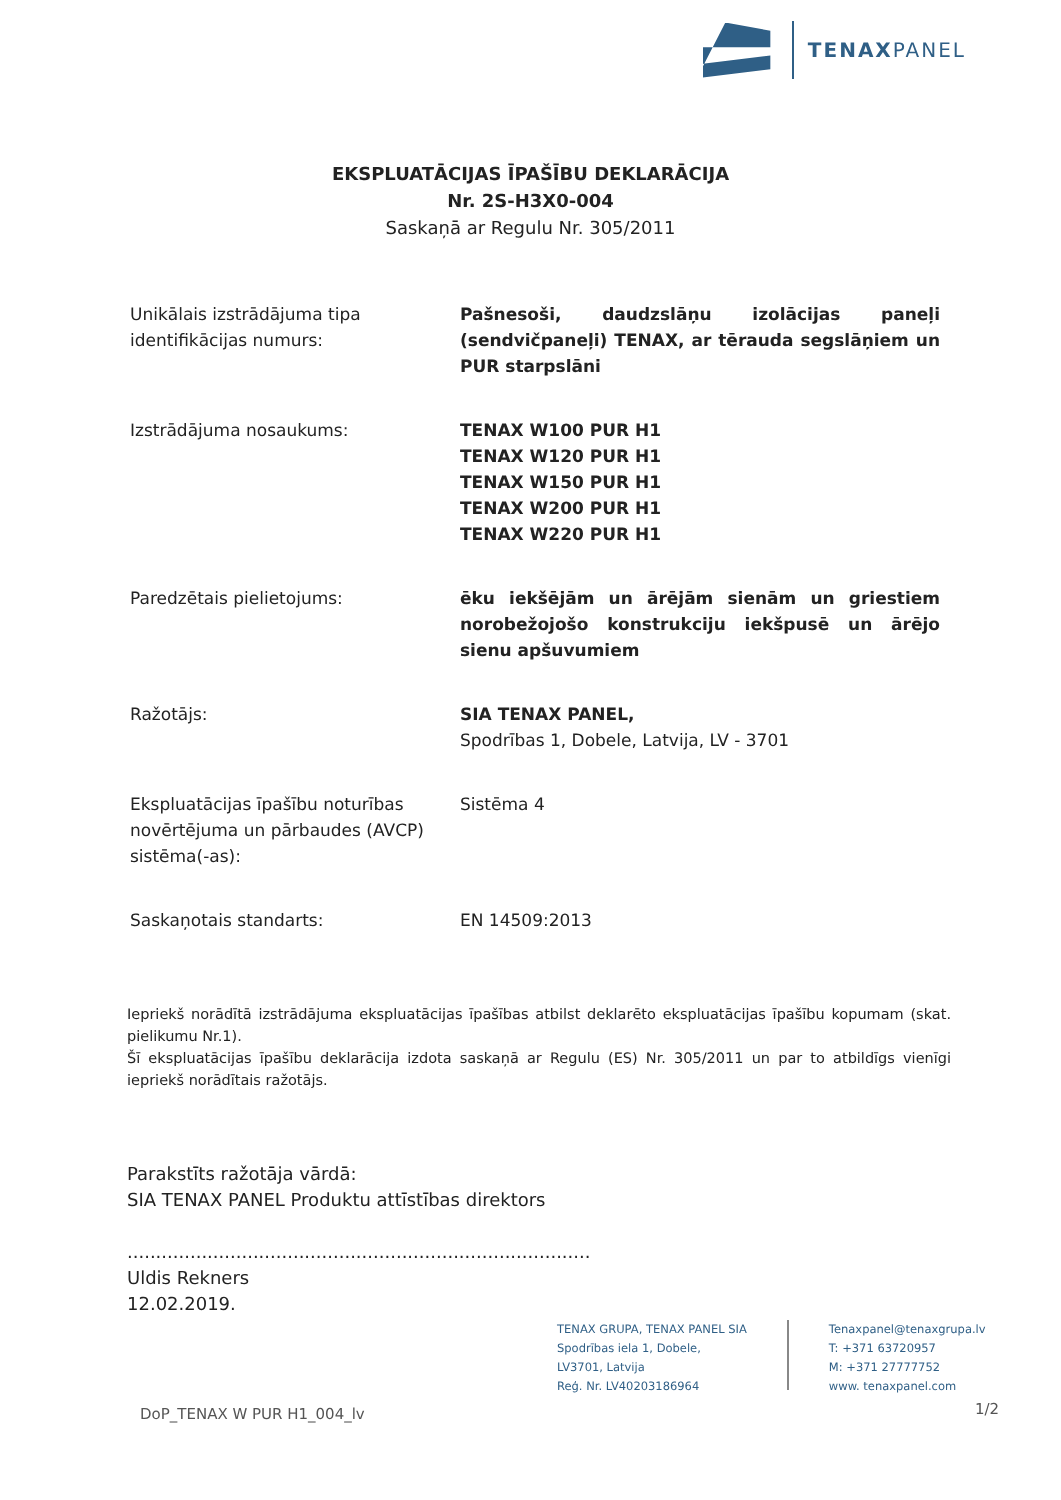TENAXPANEL
EKSPLUATĀCIJAS ĪPAŠĪBU DEKLARĀCIJA
Nr. 2S-H3X0-004
Saskaņā ar Regulu Nr. 305/2011
Unikālais izstrādājuma tipa identifikācijas numurs:
Pašnesoši, daudzslāņu izolācijas paneļi (sendvičpaneļi) TENAX, ar tērauda segslāņiem un PUR starpslāni
Izstrādājuma nosaukums: TENAX W100 PUR H1
TENAX W120 PUR H1
TENAX W150 PUR H1
TENAX W200 PUR H1
TENAX W220 PUR H1
Paredzētais pielietojums: ēku iekšējām un ārējām sienām un griestiem norobežojošo konstrukciju iekšpusē un ārējo sienu apšuvumiem
Ražotājs: SIA TENAX PANEL,
Spodrības 1, Dobele, Latvija, LV - 3701
Ekspluatācijas īpašību noturības novērtējuma un pārbaudes (AVCP) sistēma(-as):
Sistēma 4
Saskaņotais standarts: EN 14509:2013
Iepriekš norādītā izstrādājuma ekspluatācijas īpašības atbilst deklarēto ekspluatācijas īpašību kopumam (skat. pielikumu Nr.1).
Šī ekspluatācijas īpašību deklarācija izdota saskaņā ar Regulu (ES) Nr. 305/2011 un par to atbildīgs vienīgi iepriekš norādītais ražotājs.
Parakstīts ražotāja vārdā:
SIA TENAX PANEL Produktu attīstības direktors
.................................................................................
Uldis Rekners
12.02.2019.
TENAX GRUPA, TENAX PANEL SIA
Spodrības iela 1, Dobele,
LV3701, Latvija
Reģ. Nr. LV40203186964
Tenaxpanel@tenaxgrupa.lv
T: +371 63720957
M: +371 27777752
www. tenaxpanel.com
DoP_TENAX W PUR H1_004_lv 1/2